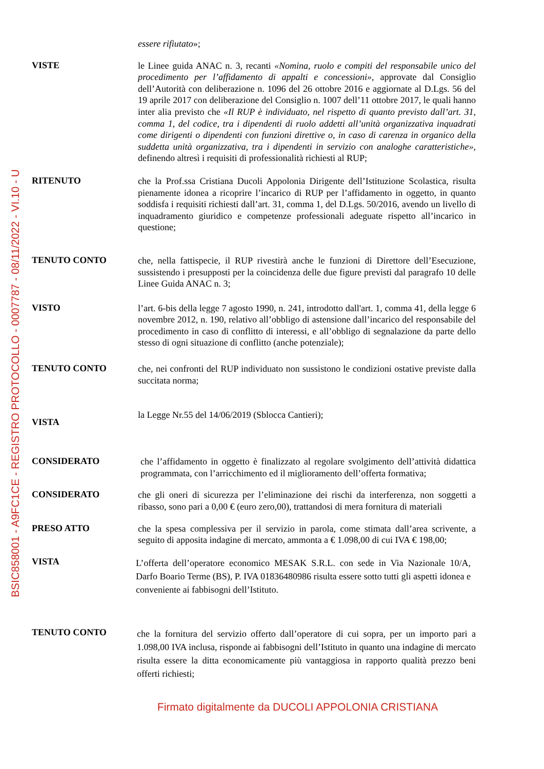BSIC858001 - A9FC1CE - REGISTRO PROTOCOLLO - 0007787 - 08/11/2022 - VI.10 - U
essere rifiutato»;
VISTE
le Linee guida ANAC n. 3, recanti «Nomina, ruolo e compiti del responsabile unico del procedimento per l’affidamento di appalti e concessioni», approvate dal Consiglio dell’Autorità con deliberazione n. 1096 del 26 ottobre 2016 e aggiornate al D.Lgs. 56 del 19 aprile 2017 con deliberazione del Consiglio n. 1007 dell’11 ottobre 2017, le quali hanno inter alia previsto che «Il RUP è individuato, nel rispetto di quanto previsto dall’art. 31, comma 1, del codice, tra i dipendenti di ruolo addetti all’unità organizzativa inquadrati come dirigenti o dipendenti con funzioni direttive o, in caso di carenza in organico della suddetta unità organizzativa, tra i dipendenti in servizio con analoghe caratteristiche», definendo altresì i requisiti di professionalità richiesti al RUP;
RITENUTO
che la Prof.ssa Cristiana Ducoli Appolonia Dirigente dell’Istituzione Scolastica, risulta pienamente idonea a ricoprire l’incarico di RUP per l’affidamento in oggetto, in quanto soddisfa i requisiti richiesti dall’art. 31, comma 1, del D.Lgs. 50/2016, avendo un livello di inquadramento giuridico e competenze professionali adeguate rispetto all’incarico in questione;
TENUTO CONTO
che, nella fattispecie, il RUP rivestirà anche le funzioni di Direttore dell’Esecuzione, sussistendo i presupposti per la coincidenza delle due figure previsti dal paragrafo 10 delle Linee Guida ANAC n. 3;
VISTO
l’art. 6-bis della legge 7 agosto 1990, n. 241, introdotto dall'art. 1, comma 41, della legge 6 novembre 2012, n. 190, relativo all’obbligo di astensione dall’incarico del responsabile del procedimento in caso di conflitto di interessi, e all’obbligo di segnalazione da parte dello stesso di ogni situazione di conflitto (anche potenziale);
TENUTO CONTO
che, nei confronti del RUP individuato non sussistono le condizioni ostative previste dalla succitata norma;
VISTA
la Legge Nr.55 del 14/06/2019 (Sblocca Cantieri);
CONSIDERATO
che l’affidamento in oggetto è finalizzato al regolare svolgimento dell’attività didattica programmata, con l’arricchimento ed il miglioramento dell’offerta formativa;
CONSIDERATO
che gli oneri di sicurezza per l’eliminazione dei rischi da interferenza, non soggetti a ribasso, sono pari a 0,00 € (euro zero,00), trattandosi di mera fornitura di materiali
PRESO ATTO
che la spesa complessiva per il servizio in parola, come stimata dall’area scrivente, a seguito di apposita indagine di mercato, ammonta a € 1.098,00 di cui IVA € 198,00;
VISTA
L’offerta dell’operatore economico MESAK S.R.L. con sede in Via Nazionale 10/A, Darfo Boario Terme (BS), P. IVA 01836480986 risulta essere sotto tutti gli aspetti idonea e conveniente ai fabbisogni dell’Istituto.
TENUTO CONTO
che la fornitura del servizio offerto dall’operatore di cui sopra, per un importo pari a 1.098,00 IVA inclusa, risponde ai fabbisogni dell’Istituto in quanto una indagine di mercato risulta essere la ditta economicamente più vantaggiosa in rapporto qualità prezzo beni offerti richiesti;
Firmato digitalmente da DUCOLI APPOLONIA CRISTIANA